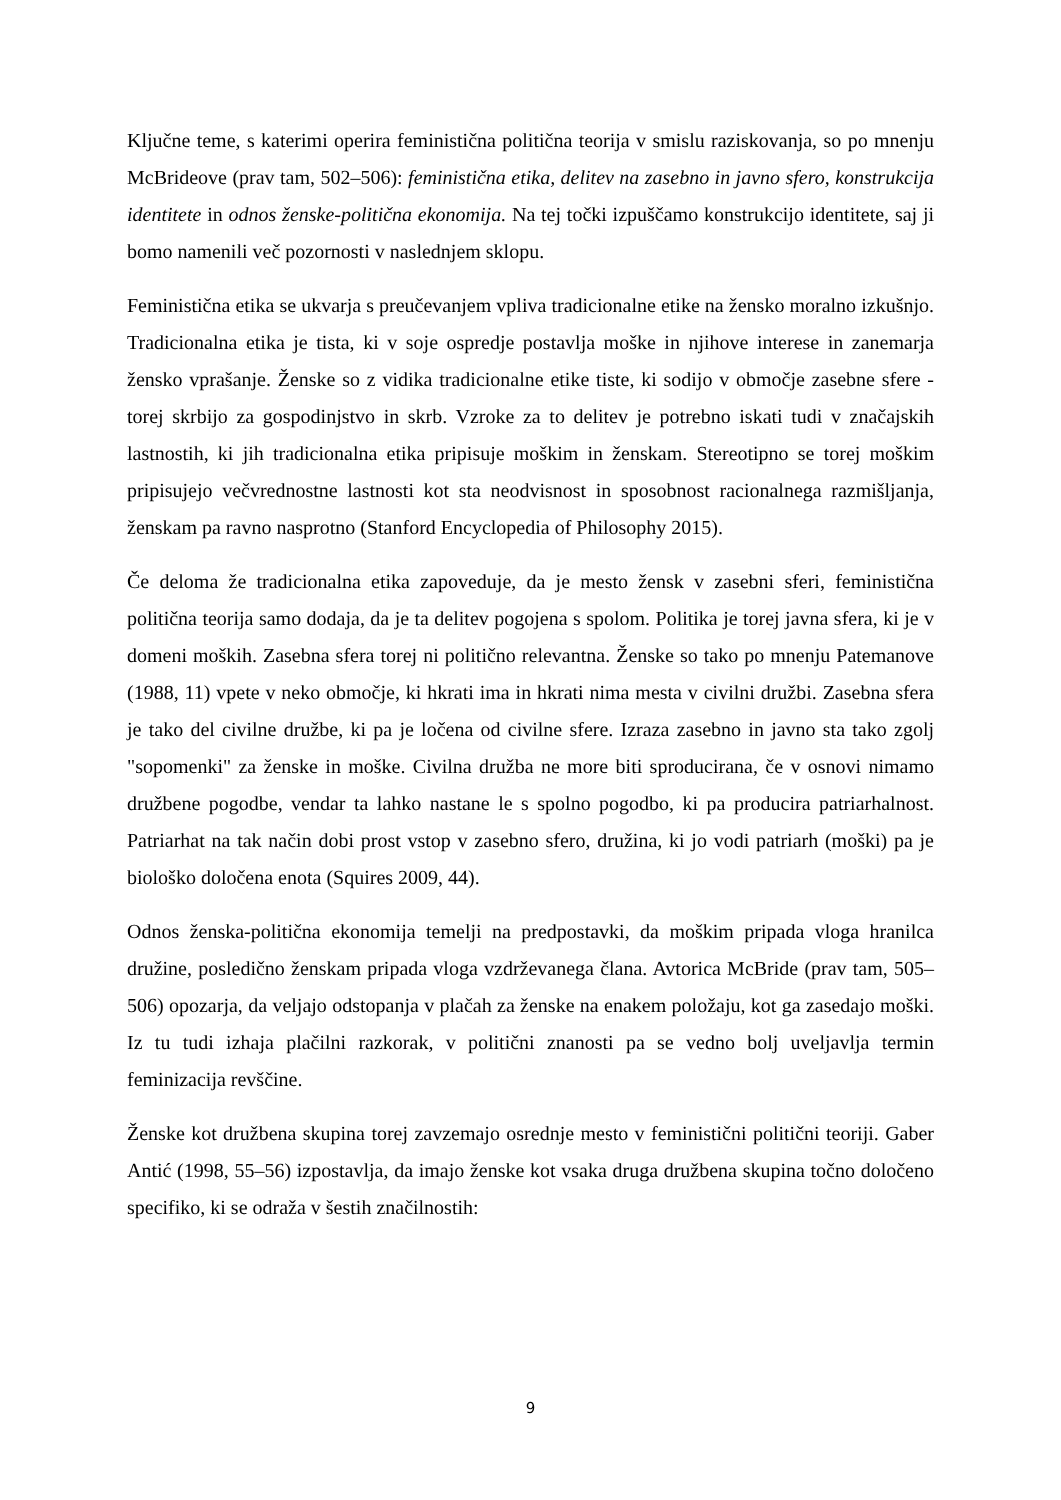Ključne teme, s katerimi operira feministična politična teorija v smislu raziskovanja, so po mnenju McBrideove (prav tam, 502–506): feministična etika, delitev na zasebno in javno sfero, konstrukcija identitete in odnos ženske-politična ekonomija. Na tej točki izpuščamo konstrukcijo identitete, saj ji bomo namenili več pozornosti v naslednjem sklopu.
Feministična etika se ukvarja s preučevanjem vpliva tradicionalne etike na žensko moralno izkušnjo. Tradicionalna etika je tista, ki v soje ospredje postavlja moške in njihove interese in zanemarja žensko vprašanje. Ženske so z vidika tradicionalne etike tiste, ki sodijo v območje zasebne sfere - torej skrbijo za gospodinjstvo in skrb. Vzroke za to delitev je potrebno iskati tudi v značajskih lastnostih, ki jih tradicionalna etika pripisuje moškim in ženskam. Stereotipno se torej moškim pripisujejo večvrednostne lastnosti kot sta neodvisnost in sposobnost racionalnega razmišljanja, ženskam pa ravno nasprotno (Stanford Encyclopedia of Philosophy 2015).
Če deloma že tradicionalna etika zapoveduje, da je mesto žensk v zasebni sferi, feministična politična teorija samo dodaja, da je ta delitev pogojena s spolom. Politika je torej javna sfera, ki je v domeni moških. Zasebna sfera torej ni politično relevantna. Ženske so tako po mnenju Patemanove (1988, 11) vpete v neko območje, ki hkrati ima in hkrati nima mesta v civilni družbi. Zasebna sfera je tako del civilne družbe, ki pa je ločena od civilne sfere. Izraza zasebno in javno sta tako zgolj "sopomenki" za ženske in moške. Civilna družba ne more biti sproducirana, če v osnovi nimamo družbene pogodbe, vendar ta lahko nastane le s spolno pogodbo, ki pa producira patriarhalnost. Patriarhat na tak način dobi prost vstop v zasebno sfero, družina, ki jo vodi patriarh (moški) pa je biološko določena enota (Squires 2009, 44).
Odnos ženska-politična ekonomija temelji na predpostavki, da moškim pripada vloga hranilca družine, posledično ženskam pripada vloga vzdrževanega člana. Avtorica McBride (prav tam, 505–506) opozarja, da veljajo odstopanja v plačah za ženske na enakem položaju, kot ga zasedajo moški. Iz tu tudi izhaja plačilni razkorak, v politični znanosti pa se vedno bolj uveljavlja termin feminizacija revščine.
Ženske kot družbena skupina torej zavzemajo osrednje mesto v feministični politični teoriji. Gaber Antić (1998, 55–56) izpostavlja, da imajo ženske kot vsaka druga družbena skupina točno določeno specifiko, ki se odraža v šestih značilnostih:
9